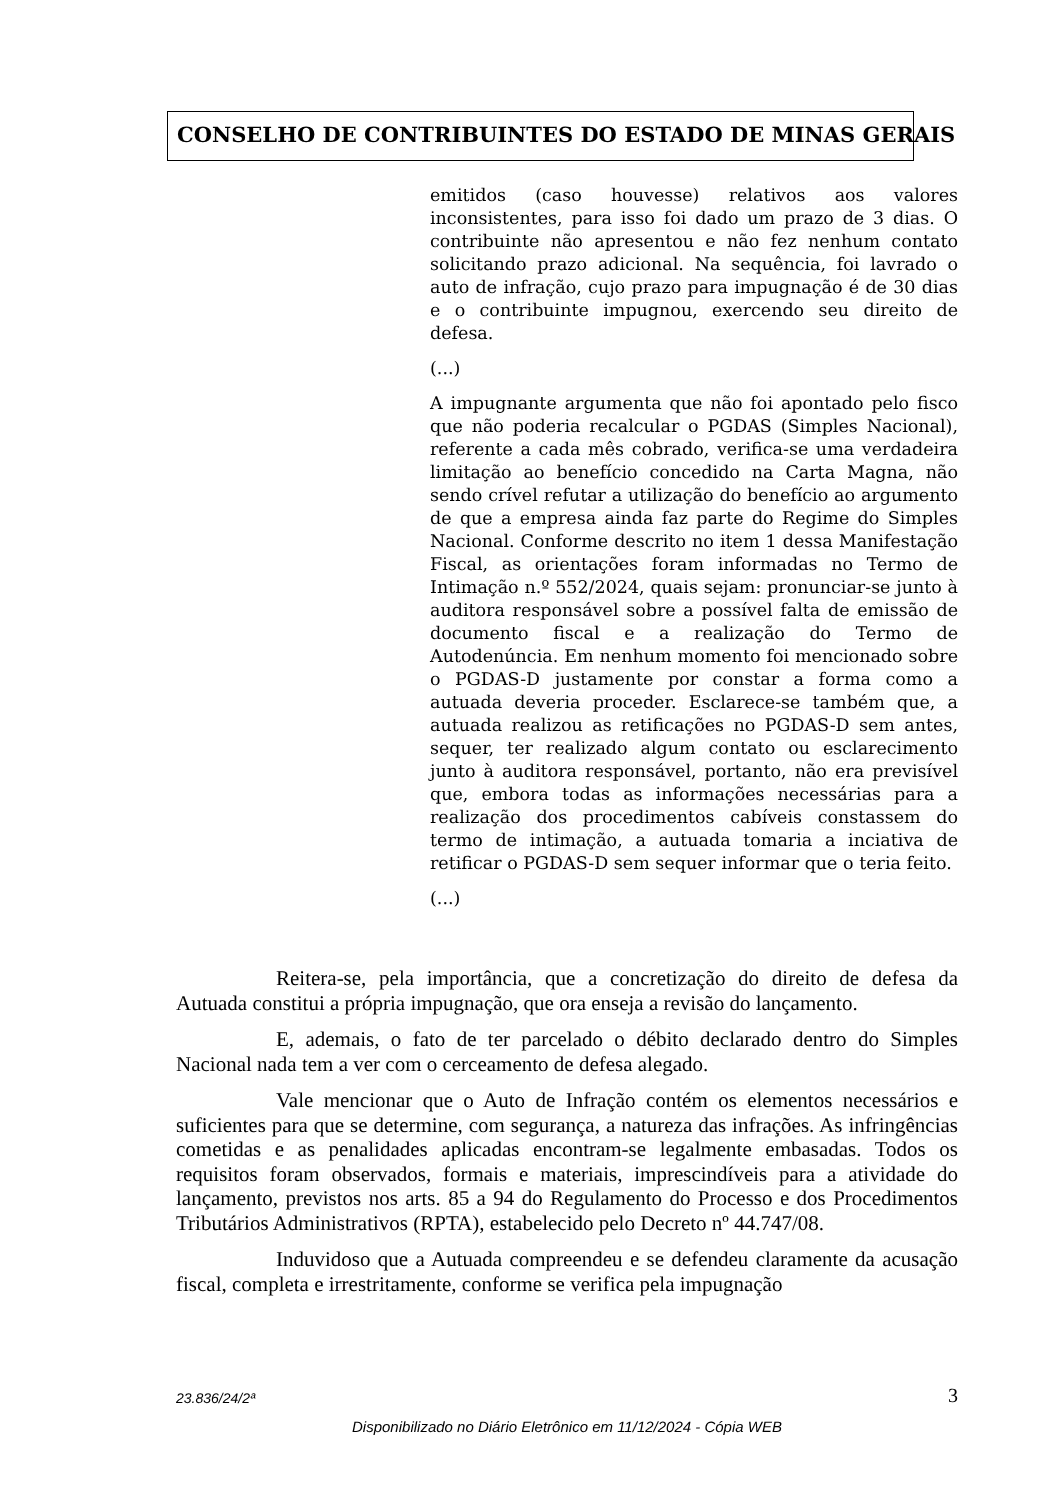CONSELHO DE CONTRIBUINTES DO ESTADO DE MINAS GERAIS
emitidos (caso houvesse) relativos aos valores inconsistentes, para isso foi dado um prazo de 3 dias. O contribuinte não apresentou e não fez nenhum contato solicitando prazo adicional. Na sequência, foi lavrado o auto de infração, cujo prazo para impugnação é de 30 dias e o contribuinte impugnou, exercendo seu direito de defesa.
(...)
A impugnante argumenta que não foi apontado pelo fisco que não poderia recalcular o PGDAS (Simples Nacional), referente a cada mês cobrado, verifica-se uma verdadeira limitação ao benefício concedido na Carta Magna, não sendo crível refutar a utilização do benefício ao argumento de que a empresa ainda faz parte do Regime do Simples Nacional. Conforme descrito no item 1 dessa Manifestação Fiscal, as orientações foram informadas no Termo de Intimação n.º 552/2024, quais sejam: pronunciar-se junto à auditora responsável sobre a possível falta de emissão de documento fiscal e a realização do Termo de Autodenúncia. Em nenhum momento foi mencionado sobre o PGDAS-D justamente por constar a forma como a autuada deveria proceder. Esclarece-se também que, a autuada realizou as retificações no PGDAS-D sem antes, sequer, ter realizado algum contato ou esclarecimento junto à auditora responsável, portanto, não era previsível que, embora todas as informações necessárias para a realização dos procedimentos cabíveis constassem do termo de intimação, a autuada tomaria a inciativa de retificar o PGDAS-D sem sequer informar que o teria feito.
(...)
Reitera-se, pela importância, que a concretização do direito de defesa da Autuada constitui a própria impugnação, que ora enseja a revisão do lançamento.
E, ademais, o fato de ter parcelado o débito declarado dentro do Simples Nacional nada tem a ver com o cerceamento de defesa alegado.
Vale mencionar que o Auto de Infração contém os elementos necessários e suficientes para que se determine, com segurança, a natureza das infrações. As infringências cometidas e as penalidades aplicadas encontram-se legalmente embasadas. Todos os requisitos foram observados, formais e materiais, imprescindíveis para a atividade do lançamento, previstos nos arts. 85 a 94 do Regulamento do Processo e dos Procedimentos Tributários Administrativos (RPTA), estabelecido pelo Decreto nº 44.747/08.
Induvidoso que a Autuada compreendeu e se defendeu claramente da acusação fiscal, completa e irrestritamente, conforme se verifica pela impugnação
23.836/24/2ª 3
Disponibilizado no Diário Eletrônico em 11/12/2024 - Cópia WEB